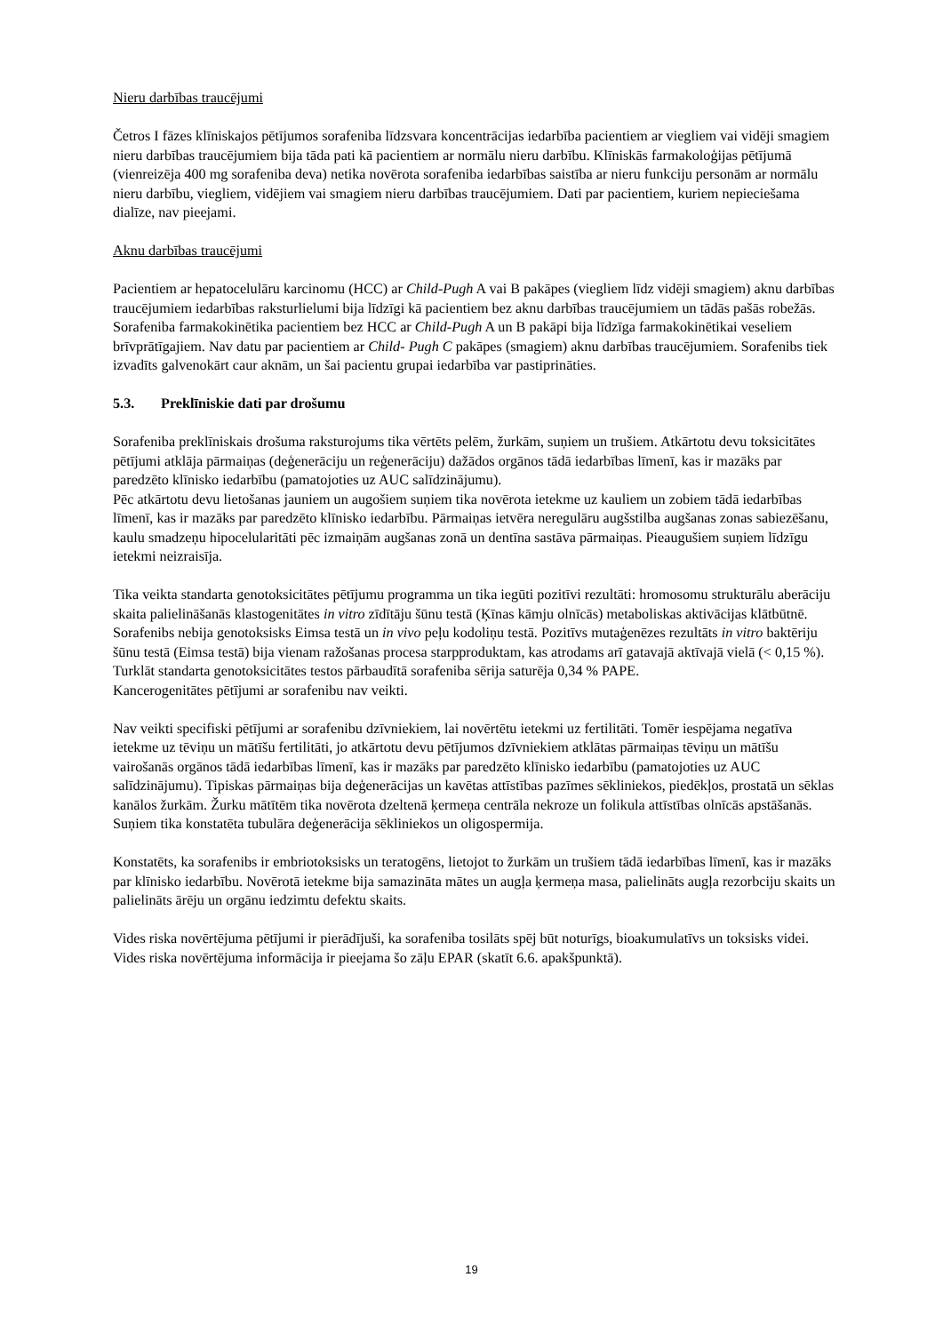Nieru darbības traucējumi
Četros I fāzes klīniskajos pētījumos sorafeniba līdzsvara koncentrācijas iedarbība pacientiem ar viegliem vai vidēji smagiem nieru darbības traucējumiem bija tāda pati kā pacientiem ar normālu nieru darbību. Klīniskās farmakoloģijas pētījumā (vienreizēja 400 mg sorafeniba deva) netika novērota sorafeniba iedarbības saistība ar nieru funkciju personām ar normālu nieru darbību, viegliem, vidējiem vai smagiem nieru darbības traucējumiem. Dati par pacientiem, kuriem nepieciešama dialīze, nav pieejami.
Aknu darbības traucējumi
Pacientiem ar hepatocelulāru karcinomu (HCC) ar Child-Pugh A vai B pakāpes (viegliem līdz vidēji smagiem) aknu darbības traucējumiem iedarbības raksturlielumi bija līdzīgi kā pacientiem bez aknu darbības traucējumiem un tādās pašās robežās. Sorafeniba farmakokinētika pacientiem bez HCC ar Child-Pugh A un B pakāpi bija līdzīga farmakokinētikai veseliem brīvprātīgajiem. Nav datu par pacientiem ar Child- Pugh C pakāpes (smagiem) aknu darbības traucējumiem. Sorafenibs tiek izvadīts galvenokārt caur aknām, un šai pacientu grupai iedarbība var pastiprināties.
5.3. Preklīniskie dati par drošumu
Sorafeniba preklīniskais drošuma raksturojums tika vērtēts pelēm, žurkām, suņiem un trušiem. Atkārtotu devu toksicitātes pētījumi atklāja pārmaiņas (deģenerāciju un reģenerāciju) dažādos orgānos tādā iedarbības līmenī, kas ir mazāks par paredzēto klīnisko iedarbību (pamatojoties uz AUC salīdzinājumu).
Pēc atkārtotu devu lietošanas jauniem un augošiem suņiem tika novērota ietekme uz kauliem un zobiem tādā iedarbības līmenī, kas ir mazāks par paredzēto klīnisko iedarbību. Pārmaiņas ietvēra neregulāru augšstilba augšanas zonas sabiezēšanu, kaulu smadzeņu hipocelularitāti pēc izmaiņām augšanas zonā un dentīna sastāva pārmaiņas. Pieaugušiem suņiem līdzīgu ietekmi neizraisīja.
Tika veikta standarta genotoksicitātes pētījumu programma un tika iegūti pozitīvi rezultāti: hromosomu strukturālu aberāciju skaita palielināšanās klastogenitātes in vitro zīdītāju šūnu testā (Ķīnas kāmju olnīcās) metaboliskas aktivācijas klātbūtnē. Sorafenibs nebija genotoksisks Eimsa testā un in vivo peļu kodoliņu testā. Pozitīvs mutaģenēzes rezultāts in vitro baktēriju šūnu testā (Eimsa testā) bija vienam ražošanas procesa starpproduktam, kas atrodams arī gatavajā aktīvajā vielā (< 0,15 %). Turklāt standarta genotoksicitātes testos pārbaudītā sorafeniba sērija saturēja 0,34 % PAPE.
Kancerogenitātes pētījumi ar sorafenibu nav veikti.
Nav veikti specifiski pētījumi ar sorafenibu dzīvniekiem, lai novērtētu ietekmi uz fertilitāti. Tomēr iespējama negatīva ietekme uz tēviņu un mātīšu fertilitāti, jo atkārtotu devu pētījumos dzīvniekiem atklātas pārmaiņas tēviņu un mātīšu vairošanās orgānos tādā iedarbības līmenī, kas ir mazāks par paredzēto klīnisko iedarbību (pamatojoties uz AUC salīdzinājumu). Tipiskas pārmaiņas bija deģenerācijas un kavētas attīstības pazīmes sēkliniekos, piedēkļos, prostatā un sēklas kanālos žurkām. Žurku mātītēm tika novērota dzeltenā ķermeņa centrāla nekroze un folikula attīstības olnīcās apstāšanās. Suņiem tika konstatēta tubulāra deģenerācija sēkliniekos un oligospermija.
Konstatēts, ka sorafenibs ir embriotoksisks un teratogēns, lietojot to žurkām un trušiem tādā iedarbības līmenī, kas ir mazāks par klīnisko iedarbību. Novērotā ietekme bija samazināta mātes un augļa ķermeņa masa, palielināts augļa rezorbciju skaits un palielināts ārēju un orgānu iedzimtu defektu skaits.
Vides riska novērtējuma pētījumi ir pierādījuši, ka sorafeniba tosilāts spēj būt noturīgs, bioakumulatīvs un toksisks videi. Vides riska novērtējuma informācija ir pieejama šo zāļu EPAR (skatīt 6.6. apakšpunktā).
19